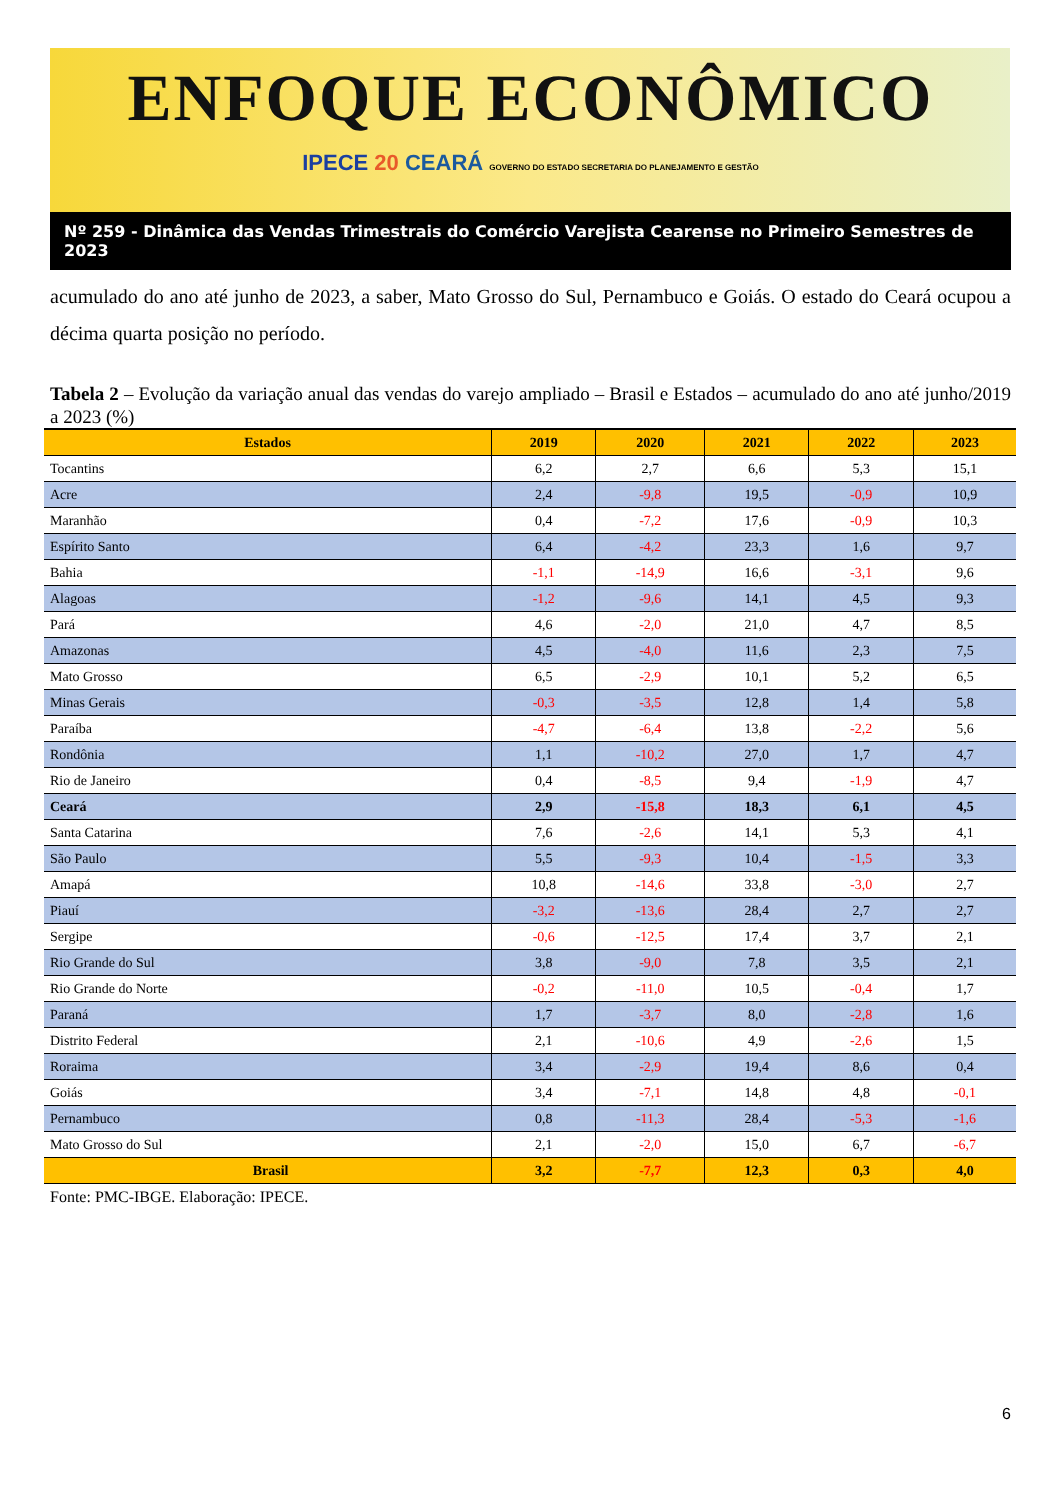ENFOQUE ECONÔMICO
IPECE 20 CEARÁ GOVERNO DO ESTADO SECRETARIA DO PLANEJAMENTO E GESTÃO
Nº 259 - Dinâmica das Vendas Trimestrais do Comércio Varejista Cearense no Primeiro Semestres de 2023
acumulado do ano até junho de 2023, a saber, Mato Grosso do Sul, Pernambuco e Goiás. O estado do Ceará ocupou a décima quarta posição no período.
Tabela 2 – Evolução da variação anual das vendas do varejo ampliado – Brasil e Estados – acumulado do ano até junho/2019 a 2023 (%)
| Estados | 2019 | 2020 | 2021 | 2022 | 2023 |
| --- | --- | --- | --- | --- | --- |
| Tocantins | 6,2 | 2,7 | 6,6 | 5,3 | 15,1 |
| Acre | 2,4 | -9,8 | 19,5 | -0,9 | 10,9 |
| Maranhão | 0,4 | -7,2 | 17,6 | -0,9 | 10,3 |
| Espírito Santo | 6,4 | -4,2 | 23,3 | 1,6 | 9,7 |
| Bahia | -1,1 | -14,9 | 16,6 | -3,1 | 9,6 |
| Alagoas | -1,2 | -9,6 | 14,1 | 4,5 | 9,3 |
| Pará | 4,6 | -2,0 | 21,0 | 4,7 | 8,5 |
| Amazonas | 4,5 | -4,0 | 11,6 | 2,3 | 7,5 |
| Mato Grosso | 6,5 | -2,9 | 10,1 | 5,2 | 6,5 |
| Minas Gerais | -0,3 | -3,5 | 12,8 | 1,4 | 5,8 |
| Paraíba | -4,7 | -6,4 | 13,8 | -2,2 | 5,6 |
| Rondônia | 1,1 | -10,2 | 27,0 | 1,7 | 4,7 |
| Rio de Janeiro | 0,4 | -8,5 | 9,4 | -1,9 | 4,7 |
| Ceará | 2,9 | -15,8 | 18,3 | 6,1 | 4,5 |
| Santa Catarina | 7,6 | -2,6 | 14,1 | 5,3 | 4,1 |
| São Paulo | 5,5 | -9,3 | 10,4 | -1,5 | 3,3 |
| Amapá | 10,8 | -14,6 | 33,8 | -3,0 | 2,7 |
| Piauí | -3,2 | -13,6 | 28,4 | 2,7 | 2,7 |
| Sergipe | -0,6 | -12,5 | 17,4 | 3,7 | 2,1 |
| Rio Grande do Sul | 3,8 | -9,0 | 7,8 | 3,5 | 2,1 |
| Rio Grande do Norte | -0,2 | -11,0 | 10,5 | -0,4 | 1,7 |
| Paraná | 1,7 | -3,7 | 8,0 | -2,8 | 1,6 |
| Distrito Federal | 2,1 | -10,6 | 4,9 | -2,6 | 1,5 |
| Roraima | 3,4 | -2,9 | 19,4 | 8,6 | 0,4 |
| Goiás | 3,4 | -7,1 | 14,8 | 4,8 | -0,1 |
| Pernambuco | 0,8 | -11,3 | 28,4 | -5,3 | -1,6 |
| Mato Grosso do Sul | 2,1 | -2,0 | 15,0 | 6,7 | -6,7 |
| Brasil | 3,2 | -7,7 | 12,3 | 0,3 | 4,0 |
Fonte: PMC-IBGE. Elaboração: IPECE.
6